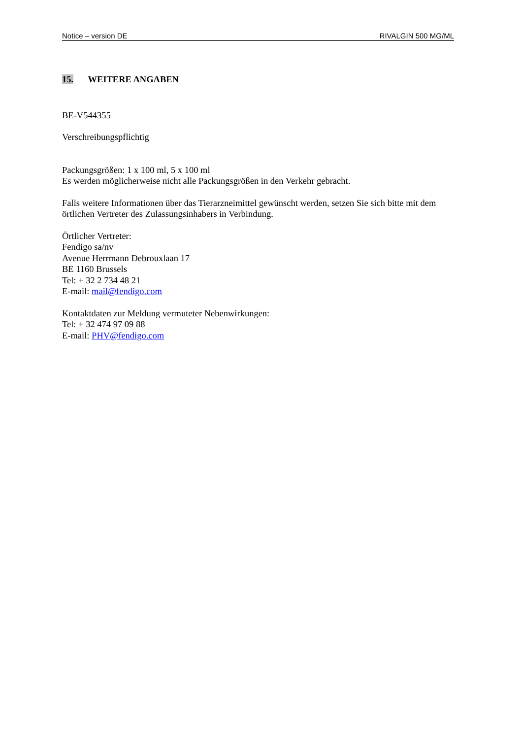Notice – version DE RIVALGIN 500 MG/ML
15. WEITERE ANGABEN
BE-V544355
Verschreibungspflichtig
Packungsgrößen: 1 x 100 ml, 5 x 100 ml
Es werden möglicherweise nicht alle Packungsgrößen in den Verkehr gebracht.
Falls weitere Informationen über das Tierarzneimittel gewünscht werden, setzen Sie sich bitte mit dem örtlichen Vertreter des Zulassungsinhabers in Verbindung.
Örtlicher Vertreter:
Fendigo sa/nv
Avenue Herrmann Debrouxlaan 17
BE 1160 Brussels
Tel: + 32 2 734 48 21
E-mail: mail@fendigo.com
Kontaktdaten zur Meldung vermuteter Nebenwirkungen:
Tel: + 32 474 97 09 88
E-mail: PHV@fendigo.com